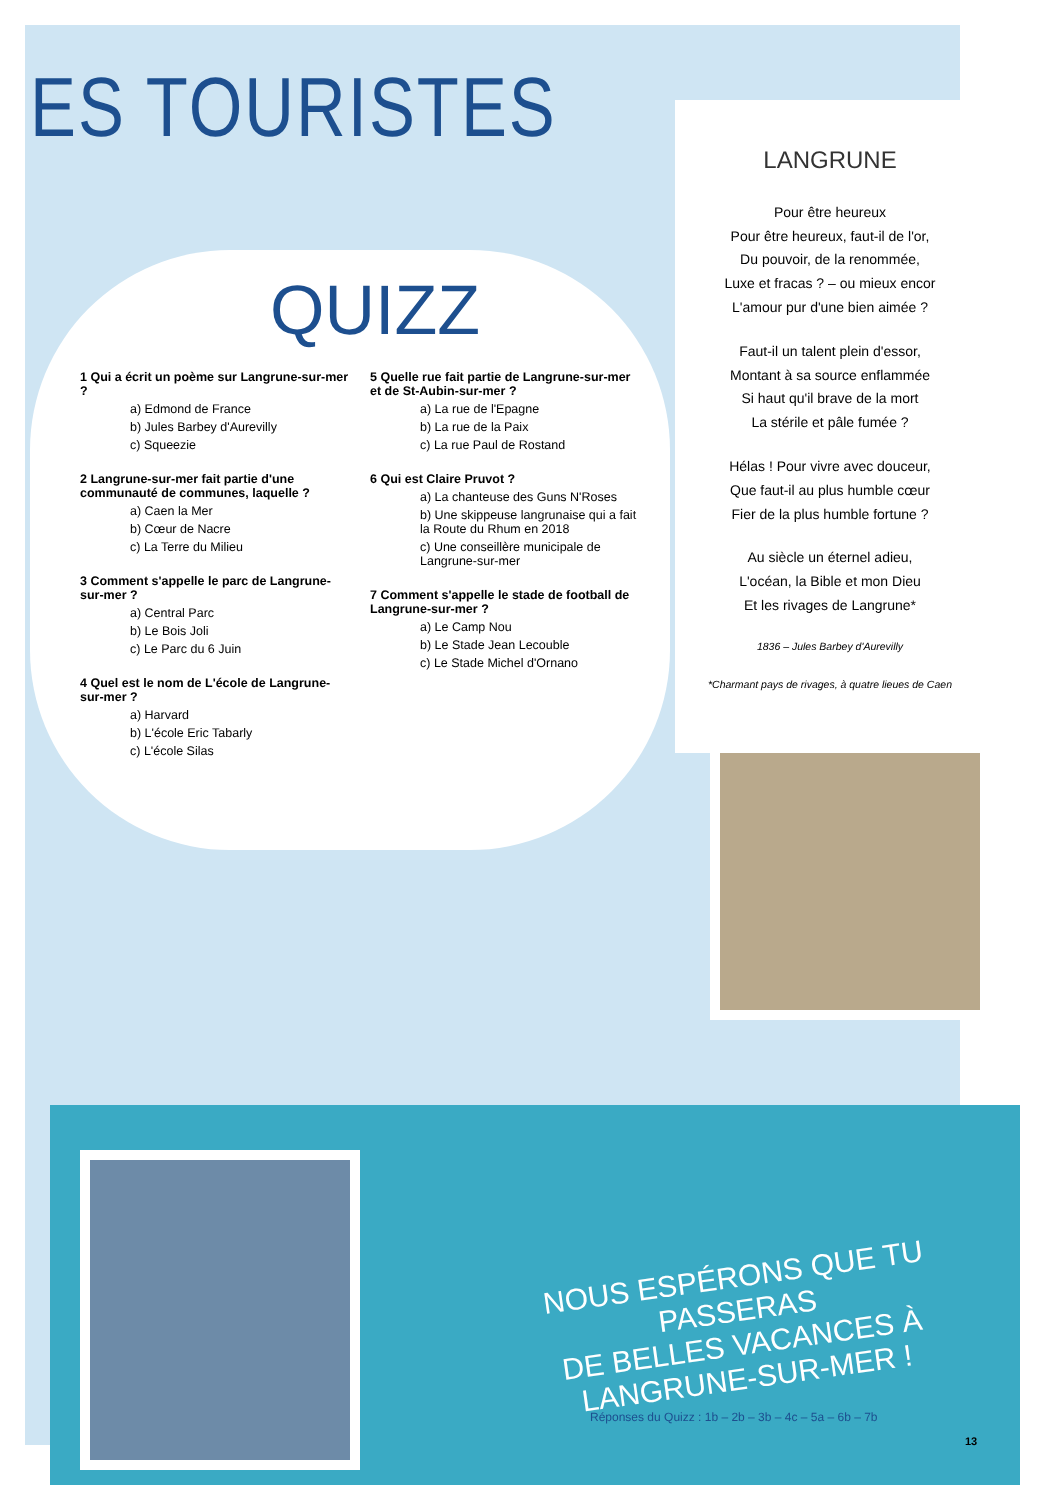ES TOURISTES
QUIZZ
1 Qui a écrit un poème sur Langrune-sur-mer ?
a) Edmond de France
b) Jules Barbey d'Aurevilly
c) Squeezie
2 Langrune-sur-mer fait partie d'une communauté de communes, laquelle ?
a) Caen la Mer
b) Cœur de Nacre
c) La Terre du Milieu
3 Comment s'appelle le parc de Langrune-sur-mer ?
a) Central Parc
b) Le Bois Joli
c) Le Parc du 6 Juin
4 Quel est le nom de L'école de Langrune-sur-mer ?
a) Harvard
b) L'école Eric Tabarly
c) L'école Silas
5 Quelle rue fait partie de Langrune-sur-mer et de St-Aubin-sur-mer ?
a) La rue de l'Epagne
b) La rue de la Paix
c) La rue Paul de Rostand
6 Qui est Claire Pruvot ?
a) La chanteuse des Guns N'Roses
b) Une skippeuse langrunaise qui a fait la Route du Rhum en 2018
c) Une conseillère municipale de Langrune-sur-mer
7 Comment s'appelle le stade de football de Langrune-sur-mer ?
a) Le Camp Nou
b) Le Stade Jean Lecouble
c) Le Stade Michel d'Ornano
LANGRUNE
Pour être heureux
Pour être heureux, faut-il de l'or,
Du pouvoir, de la renommée,
Luxe et fracas ? – ou mieux encor
L'amour pur d'une bien aimée ?
Faut-il un talent plein d'essor,
Montant à sa source enflammée
Si haut qu'il brave de la mort
La stérile et pâle fumée ?
Hélas ! Pour vivre avec douceur,
Que faut-il au plus humble cœur
Fier de la plus humble fortune ?
Au siècle un éternel adieu,
L'océan, la Bible et mon Dieu
Et les rivages de Langrune*
1836 – Jules Barbey d'Aurevilly
*Charmant pays de rivages, à quatre lieues de Caen
NOUS ESPÉRONS QUE TU PASSERAS
DE BELLES VACANCES À LANGRUNE-SUR-MER !
Réponses du Quizz : 1b – 2b – 3b – 4c – 5a – 6b – 7b
13